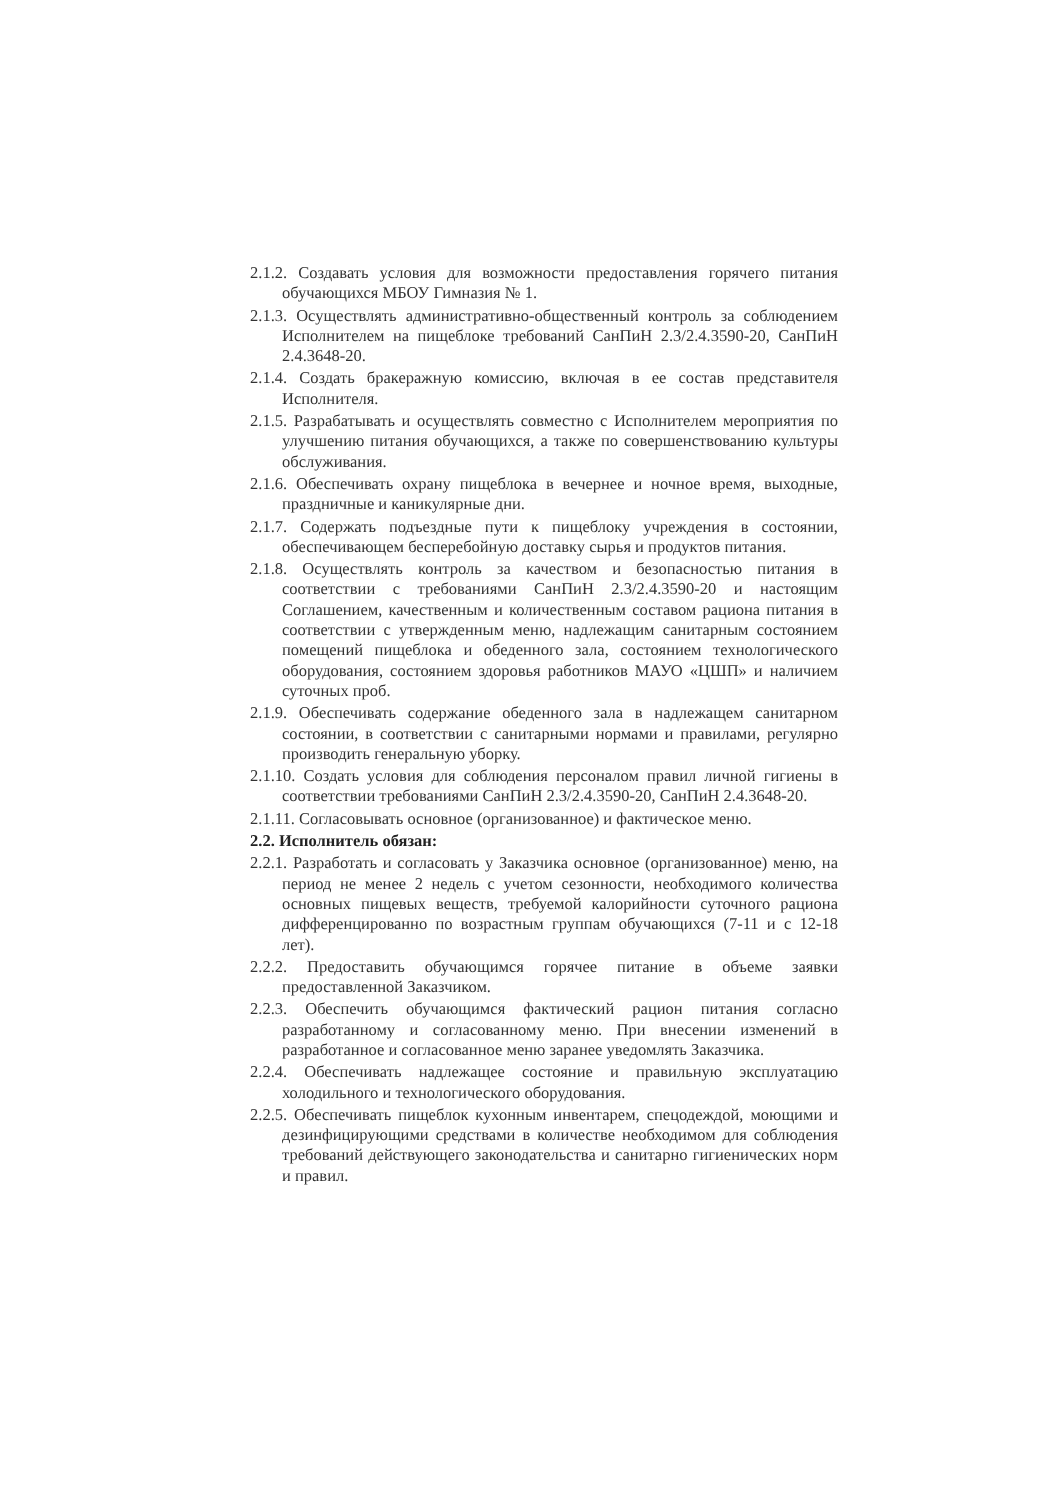2.1.2. Создавать условия для возможности предоставления горячего питания обучающихся МБОУ Гимназия № 1.
2.1.3. Осуществлять административно-общественный контроль за соблюдением Исполнителем на пищеблоке требований СанПиН 2.3/2.4.3590-20, СанПиН 2.4.3648-20.
2.1.4. Создать бракеражную комиссию, включая в ее состав представителя Исполнителя.
2.1.5. Разрабатывать и осуществлять совместно с Исполнителем мероприятия по улучшению питания обучающихся, а также по совершенствованию культуры обслуживания.
2.1.6. Обеспечивать охрану пищеблока в вечернее и ночное время, выходные, праздничные и каникулярные дни.
2.1.7. Содержать подъездные пути к пищеблоку учреждения в состоянии, обеспечивающем бесперебойную доставку сырья и продуктов питания.
2.1.8. Осуществлять контроль за качеством и безопасностью питания в соответствии с требованиями СанПиН 2.3/2.4.3590-20 и настоящим Соглашением, качественным и количественным составом рациона питания в соответствии с утвержденным меню, надлежащим санитарным состоянием помещений пищеблока и обеденного зала, состоянием технологического оборудования, состоянием здоровья работников МАУО «ЦШП» и наличием суточных проб.
2.1.9. Обеспечивать содержание обеденного зала в надлежащем санитарном состоянии, в соответствии с санитарными нормами и правилами, регулярно производить генеральную уборку.
2.1.10. Создать условия для соблюдения персоналом правил личной гигиены в соответствии требованиями СанПиН 2.3/2.4.3590-20, СанПиН 2.4.3648-20.
2.1.11. Согласовывать основное (организованное) и фактическое меню.
2.2. Исполнитель обязан:
2.2.1. Разработать и согласовать у Заказчика основное (организованное) меню, на период не менее 2 недель с учетом сезонности, необходимого количества основных пищевых веществ, требуемой калорийности суточного рациона дифференцированно по возрастным группам обучающихся (7-11 и с 12-18 лет).
2.2.2. Предоставить обучающимся горячее питание в объеме заявки предоставленной Заказчиком.
2.2.3. Обеспечить обучающимся фактический рацион питания согласно разработанному и согласованному меню. При внесении изменений в разработанное и согласованное меню заранее уведомлять Заказчика.
2.2.4. Обеспечивать надлежащее состояние и правильную эксплуатацию холодильного и технологического оборудования.
2.2.5. Обеспечивать пищеблок кухонным инвентарем, спецодеждой, моющими и дезинфицирующими средствами в количестве необходимом для соблюдения требований действующего законодательства и санитарно гигиенических норм и правил.